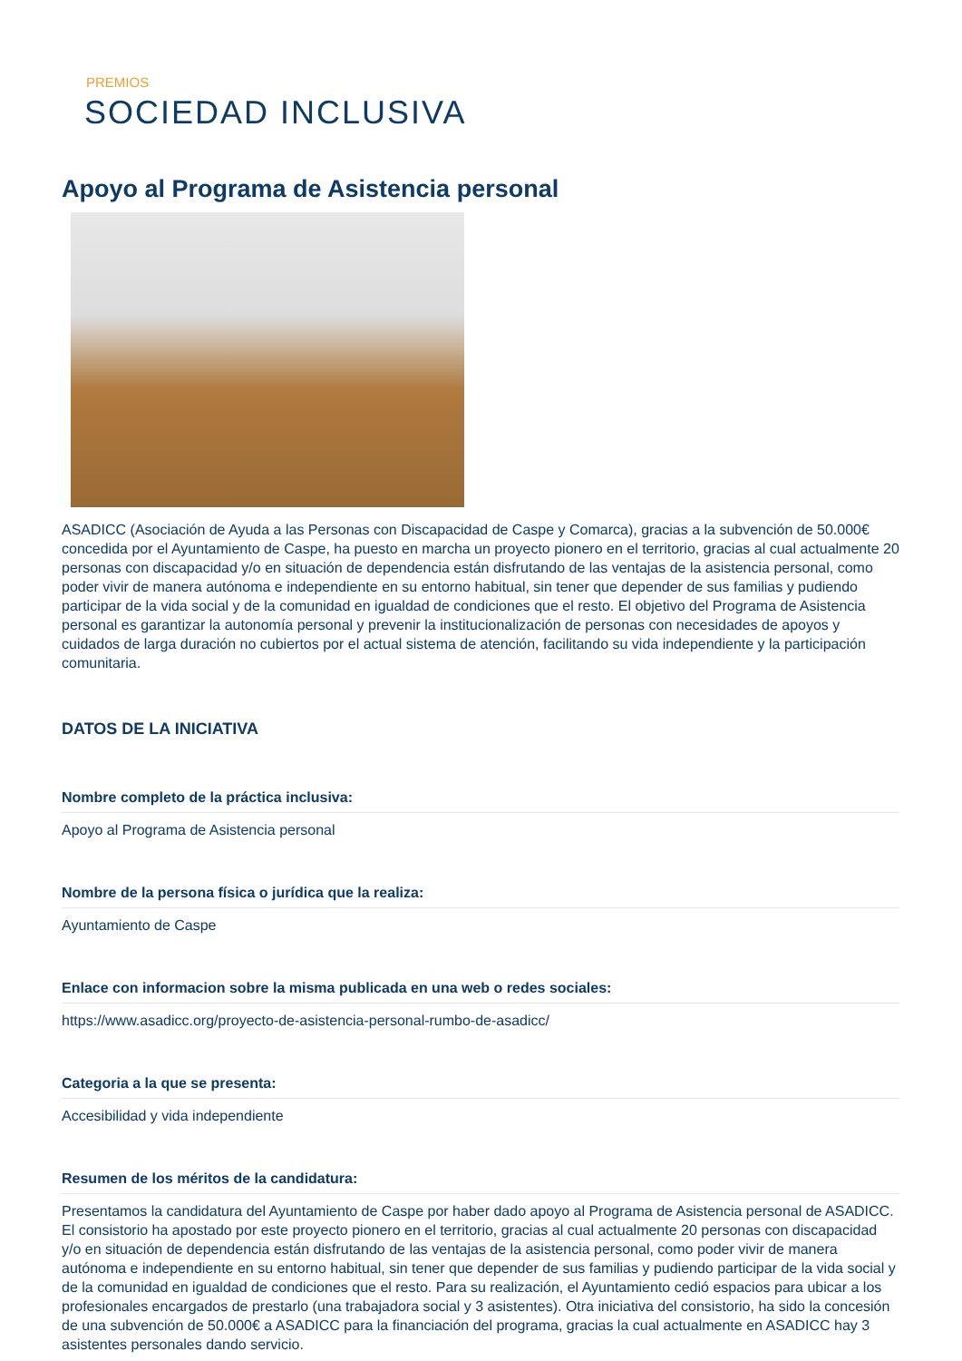PREMIOS
SOCIEDAD INCLUSIVA
Apoyo al Programa de Asistencia personal
ASADICC (Asociación de Ayuda a las Personas con Discapacidad de Caspe y Comarca), gracias a la subvención de 50.000€ concedida por el Ayuntamiento de Caspe, ha puesto en marcha un proyecto pionero en el territorio, gracias al cual actualmente 20 personas con discapacidad y/o en situación de dependencia están disfrutando de las ventajas de la asistencia personal, como poder vivir de manera autónoma e independiente en su entorno habitual, sin tener que depender de sus familias y pudiendo participar de la vida social y de la comunidad en igualdad de condiciones que el resto. El objetivo del Programa de Asistencia personal es garantizar la autonomía personal y prevenir la institucionalización de personas con necesidades de apoyos y cuidados de larga duración no cubiertos por el actual sistema de atención, facilitando su vida independiente y la participación comunitaria.
DATOS DE LA INICIATIVA
Nombre completo de la práctica inclusiva:
Apoyo al Programa de Asistencia personal
Nombre de la persona física o jurídica que la realiza:
Ayuntamiento de Caspe
Enlace con informacion sobre la misma publicada en una web o redes sociales:
https://www.asadicc.org/proyecto-de-asistencia-personal-rumbo-de-asadicc/
Categoria a la que se presenta:
Accesibilidad y vida independiente
Resumen de los méritos de la candidatura:
Presentamos la candidatura del Ayuntamiento de Caspe por haber dado apoyo al Programa de Asistencia personal de ASADICC. El consistorio ha apostado por este proyecto pionero en el territorio, gracias al cual actualmente 20 personas con discapacidad y/o en situación de dependencia están disfrutando de las ventajas de la asistencia personal, como poder vivir de manera autónoma e independiente en su entorno habitual, sin tener que depender de sus familias y pudiendo participar de la vida social y de la comunidad en igualdad de condiciones que el resto. Para su realización, el Ayuntamiento cedió espacios para ubicar a los profesionales encargados de prestarlo (una trabajadora social y 3 asistentes). Otra iniciativa del consistorio, ha sido la concesión de una subvención de 50.000€ a ASADICC para la financiación del programa, gracias la cual actualmente en ASADICC hay 3 asistentes personales dando servicio.